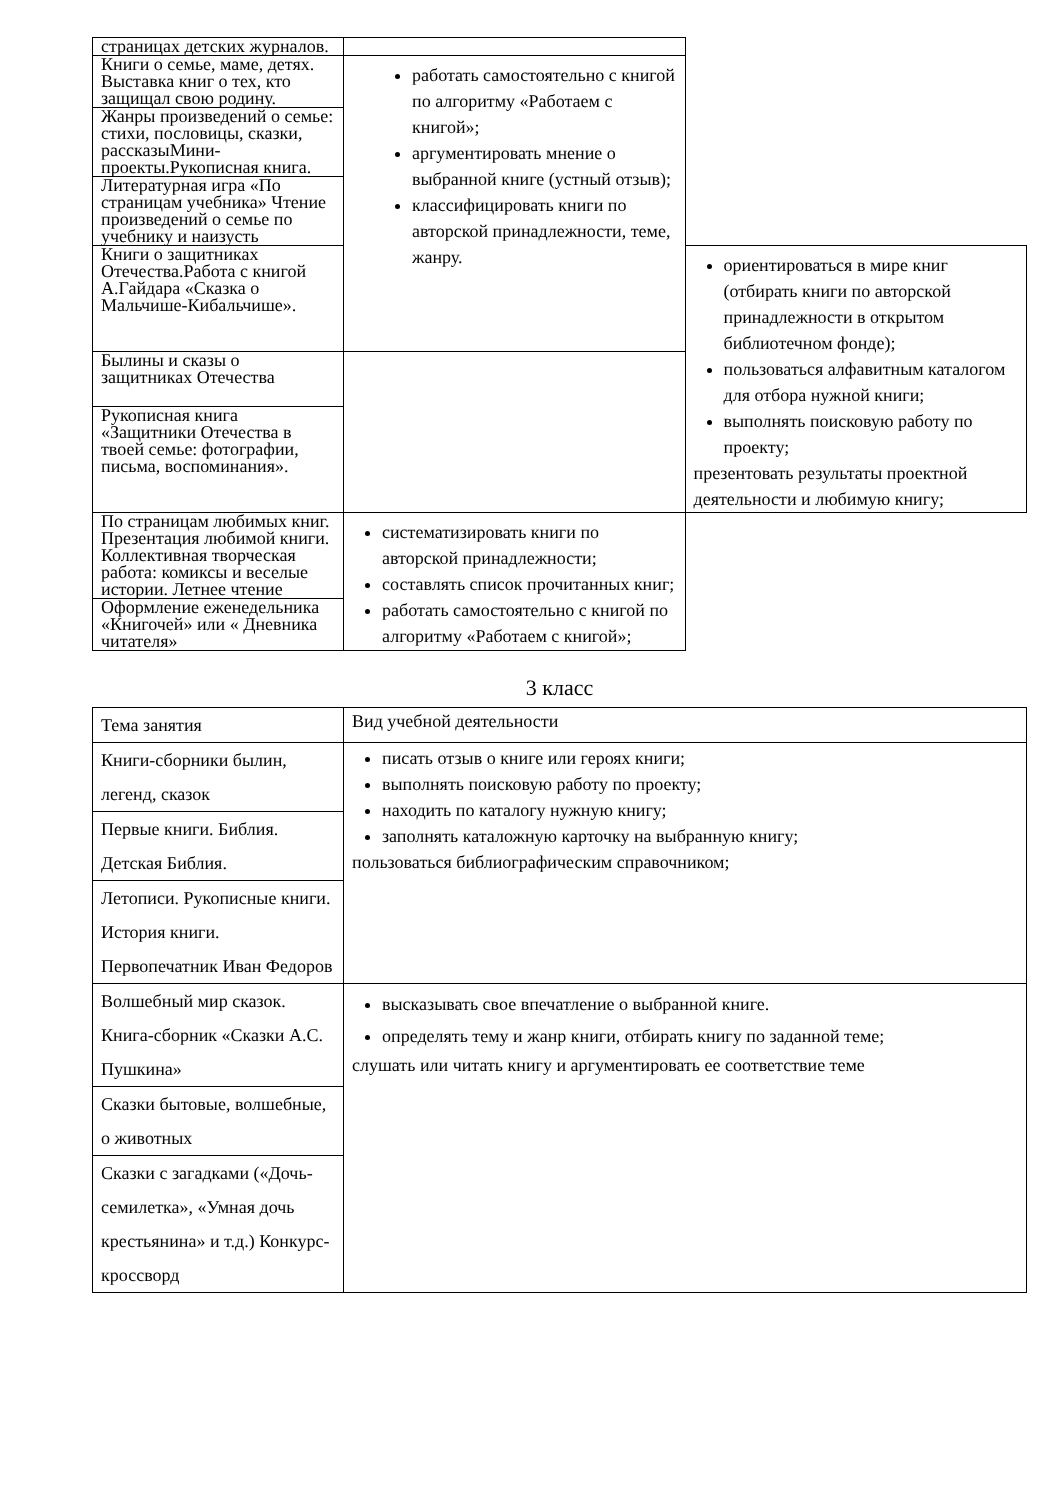| страницах детских журналов. | | |
| Книги о семье, маме, детях. Выставка книг о тех, кто защищал свою родину. | работать самостоятельно с книгой по алгоритму «Работаем с книгой»; аргументировать мнение о выбранной книге (устный отзыв); классифицировать книги по авторской принадлежности, теме, жанру. | |
| Жанры произведений о семье: стихи, пословицы, сказки, рассказыМини-проекты.Рукописная книга. | | |
| Литературная игра «По страницам учебника» Чтение произведений о семье по учебнику и наизусть | | |
| Книги о защитниках Отечества.Работа с книгой А.Гайдара «Сказка о Мальчише-Кибальчише». | | ориентироваться в мире книг (отбирать книги по авторской принадлежности в открытом библиотечном фонде); пользоваться алфавитным каталогом для отбора нужной книги; выполнять поисковую работу по проекту; презентовать результаты проектной деятельности и любимую книгу; |
| Былины и сказы о защитниках Отечества | | |
| Рукописная книга «Защитники Отечества в твоей семье: фотографии, письма, воспоминания». | | |
| По страницам любимых книг. Презентация любимой книги. Коллективная творческая работа: комиксы и веселые истории. Летнее чтение | систематизировать книги по авторской принадлежности; составлять список прочитанных книг; работать самостоятельно с книгой по алгоритму «Работаем с книгой»; | |
| Оформление еженедельника «Книгочей» или « Дневника читателя» | | |
3 класс
| Тема занятия | Вид учебной деятельности |
| Книги-сборники былин, легенд, сказок | писать отзыв о книге или героях книги; выполнять поисковую работу по проекту; находить по каталогу нужную книгу; заполнять каталожную карточку на выбранную книгу; пользоваться библиографическим справочником; |
| Первые книги. Библия. Детская Библия. | |
| Летописи. Рукописные книги. История книги. Первопечатник Иван Федоров | |
| Волшебный мир сказок. Книга-сборник «Сказки А.С. Пушкина» | высказывать свое впечатление о выбранной книге. определять тему и жанр книги, отбирать книгу по заданной теме; слушать или читать книгу и аргументировать ее соответствие теме |
| Сказки бытовые, волшебные, о животных | |
| Сказки с загадками («Дочь-семилетка», «Умная дочь крестьянина» и т.д.) Конкурс-кроссворд | |